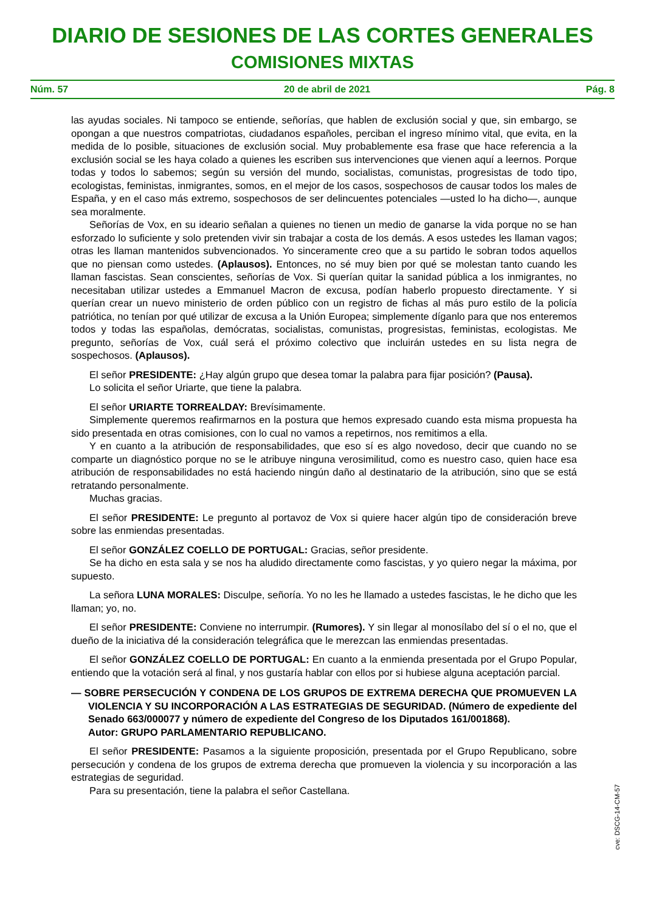DIARIO DE SESIONES DE LAS CORTES GENERALES
COMISIONES MIXTAS
Núm. 57 20 de abril de 2021 Pág. 8
las ayudas sociales. Ni tampoco se entiende, señorías, que hablen de exclusión social y que, sin embargo, se opongan a que nuestros compatriotas, ciudadanos españoles, perciban el ingreso mínimo vital, que evita, en la medida de lo posible, situaciones de exclusión social. Muy probablemente esa frase que hace referencia a la exclusión social se les haya colado a quienes les escriben sus intervenciones que vienen aquí a leernos. Porque todas y todos lo sabemos; según su versión del mundo, socialistas, comunistas, progresistas de todo tipo, ecologistas, feministas, inmigrantes, somos, en el mejor de los casos, sospechosos de causar todos los males de España, y en el caso más extremo, sospechosos de ser delincuentes potenciales —usted lo ha dicho—, aunque sea moralmente.
Señorías de Vox, en su ideario señalan a quienes no tienen un medio de ganarse la vida porque no se han esforzado lo suficiente y solo pretenden vivir sin trabajar a costa de los demás. A esos ustedes les llaman vagos; otras les llaman mantenidos subvencionados. Yo sinceramente creo que a su partido le sobran todos aquellos que no piensan como ustedes. (Aplausos). Entonces, no sé muy bien por qué se molestan tanto cuando les llaman fascistas. Sean conscientes, señorías de Vox. Si querían quitar la sanidad pública a los inmigrantes, no necesitaban utilizar ustedes a Emmanuel Macron de excusa, podían haberlo propuesto directamente. Y si querían crear un nuevo ministerio de orden público con un registro de fichas al más puro estilo de la policía patriótica, no tenían por qué utilizar de excusa a la Unión Europea; simplemente díganlo para que nos enteremos todos y todas las españolas, demócratas, socialistas, comunistas, progresistas, feministas, ecologistas. Me pregunto, señorías de Vox, cuál será el próximo colectivo que incluirán ustedes en su lista negra de sospechosos. (Aplausos).
El señor PRESIDENTE: ¿Hay algún grupo que desea tomar la palabra para fijar posición? (Pausa).
Lo solicita el señor Uriarte, que tiene la palabra.
El señor URIARTE TORREALDAY: Brevísimamente.
Simplemente queremos reafirmarnos en la postura que hemos expresado cuando esta misma propuesta ha sido presentada en otras comisiones, con lo cual no vamos a repetirnos, nos remitimos a ella.
Y en cuanto a la atribución de responsabilidades, que eso sí es algo novedoso, decir que cuando no se comparte un diagnóstico porque no se le atribuye ninguna verosimilitud, como es nuestro caso, quien hace esa atribución de responsabilidades no está haciendo ningún daño al destinatario de la atribución, sino que se está retratando personalmente.
Muchas gracias.
El señor PRESIDENTE: Le pregunto al portavoz de Vox si quiere hacer algún tipo de consideración breve sobre las enmiendas presentadas.
El señor GONZÁLEZ COELLO DE PORTUGAL: Gracias, señor presidente.
Se ha dicho en esta sala y se nos ha aludido directamente como fascistas, y yo quiero negar la máxima, por supuesto.
La señora LUNA MORALES: Disculpe, señoría. Yo no les he llamado a ustedes fascistas, le he dicho que les llaman; yo, no.
El señor PRESIDENTE: Conviene no interrumpir. (Rumores). Y sin llegar al monosílabo del sí o el no, que el dueño de la iniciativa dé la consideración telegráfica que le merezcan las enmiendas presentadas.
El señor GONZÁLEZ COELLO DE PORTUGAL: En cuanto a la enmienda presentada por el Grupo Popular, entiendo que la votación será al final, y nos gustaría hablar con ellos por si hubiese alguna aceptación parcial.
— SOBRE PERSECUCIÓN Y CONDENA DE LOS GRUPOS DE EXTREMA DERECHA QUE PROMUEVEN LA VIOLENCIA Y SU INCORPORACIÓN A LAS ESTRATEGIAS DE SEGURIDAD. (Número de expediente del Senado 663/000077 y número de expediente del Congreso de los Diputados 161/001868).
Autor: GRUPO PARLAMENTARIO REPUBLICANO.
El señor PRESIDENTE: Pasamos a la siguiente proposición, presentada por el Grupo Republicano, sobre persecución y condena de los grupos de extrema derecha que promueven la violencia y su incorporación a las estrategias de seguridad.
Para su presentación, tiene la palabra el señor Castellana.
cve: DSCG-14-CM-57